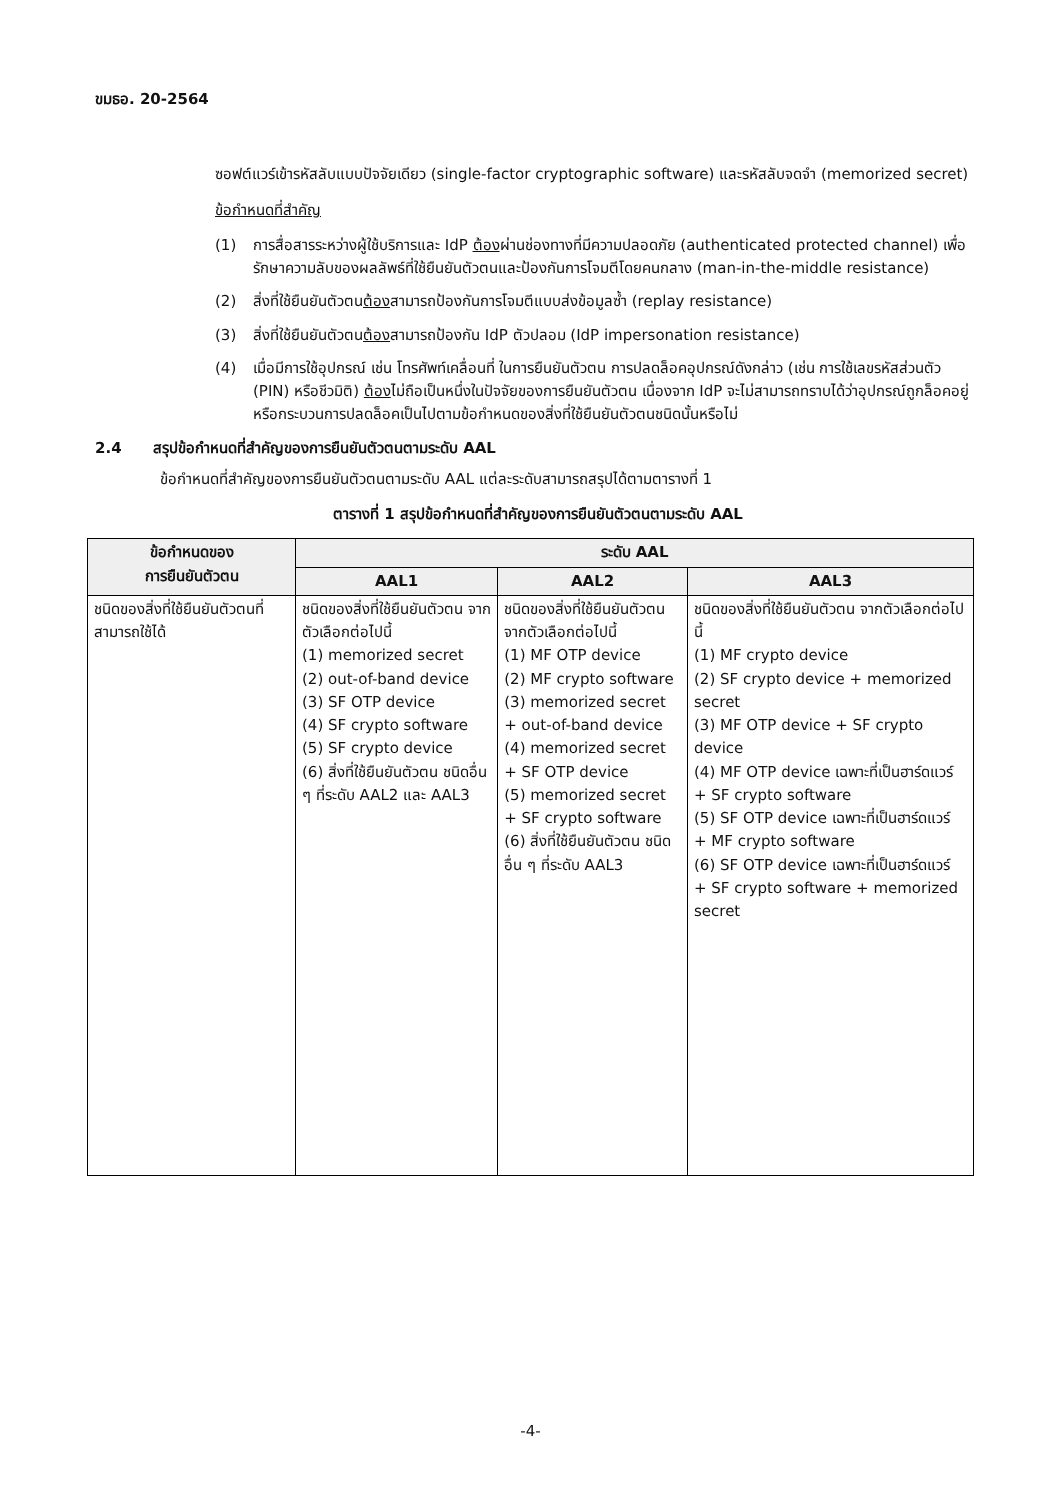ขมธอ. 20-2564
ซอฟต์แวร์เข้ารหัสลับแบบปัจจัยเดียว (single-factor cryptographic software) และรหัสลับจดจำ (memorized secret)
ข้อกำหนดที่สำคัญ
(1) การสื่อสารระหว่างผู้ใช้บริการและ IdP ต้องผ่านช่องทางที่มีความปลอดภัย (authenticated protected channel) เพื่อรักษาความลับของผลลัพธ์ที่ใช้ยืนยันตัวตนและป้องกันการโจมตีโดยคนกลาง (man-in-the-middle resistance)
(2) สิ่งที่ใช้ยืนยันตัวตนต้องสามารถป้องกันการโจมตีแบบส่งข้อมูลซ้ำ (replay resistance)
(3) สิ่งที่ใช้ยืนยันตัวตนต้องสามารถป้องกัน IdP ตัวปลอม (IdP impersonation resistance)
(4) เมื่อมีการใช้อุปกรณ์ เช่น โทรศัพท์เคลื่อนที่ ในการยืนยันตัวตน การปลดล็อคอุปกรณ์ดังกล่าว (เช่น การใช้เลขรหัสส่วนตัว (PIN) หรือชีวมิติ) ต้องไม่ถือเป็นหนึ่งในปัจจัยของการยืนยันตัวตน เนื่องจาก IdP จะไม่สามารถทราบได้ว่าอุปกรณ์ถูกล็อคอยู่ หรือกระบวนการปลดล็อคเป็นไปตามข้อกำหนดของสิ่งที่ใช้ยืนยันตัวตนชนิดนั้นหรือไม่
2.4 สรุปข้อกำหนดที่สำคัญของการยืนยันตัวตนตามระดับ AAL
ข้อกำหนดที่สำคัญของการยืนยันตัวตนตามระดับ AAL แต่ละระดับสามารถสรุปได้ตามตารางที่ 1
ตารางที่ 1 สรุปข้อกำหนดที่สำคัญของการยืนยันตัวตนตามระดับ AAL
| ข้อกำหนดของ การยืนยันตัวตน | ระดับ AAL | | |
| --- | --- | --- | --- |
| | AAL1 | AAL2 | AAL3 |
| ชนิดของสิ่งที่ใช้ยืนยันตัวตนที่สามารถใช้ได้ | ชนิดของสิ่งที่ใช้ยืนยันตัวตน จากตัวเลือกต่อไปนี้ (1) memorized secret (2) out-of-band device (3) SF OTP device (4) SF crypto software (5) SF crypto device (6) สิ่งที่ใช้ยืนยันตัวตน ชนิดอื่น ๆ ที่ระดับ AAL2 และ AAL3 | ชนิดของสิ่งที่ใช้ยืนยันตัวตน จากตัวเลือกต่อไปนี้ (1) MF OTP device (2) MF crypto software (3) memorized secret + out-of-band device (4) memorized secret + SF OTP device (5) memorized secret + SF crypto software (6) สิ่งที่ใช้ยืนยันตัวตน ชนิดอื่น ๆ ที่ระดับ AAL3 | ชนิดของสิ่งที่ใช้ยืนยันตัวตน จากตัวเลือกต่อไปนี้ (1) MF crypto device (2) SF crypto device + memorized secret (3) MF OTP device + SF crypto device (4) MF OTP device เฉพาะที่เป็นฮาร์ดแวร์ + SF crypto software (5) SF OTP device เฉพาะที่เป็นฮาร์ดแวร์ + MF crypto software (6) SF OTP device เฉพาะที่เป็นฮาร์ดแวร์ + SF crypto software + memorized secret |
-4-